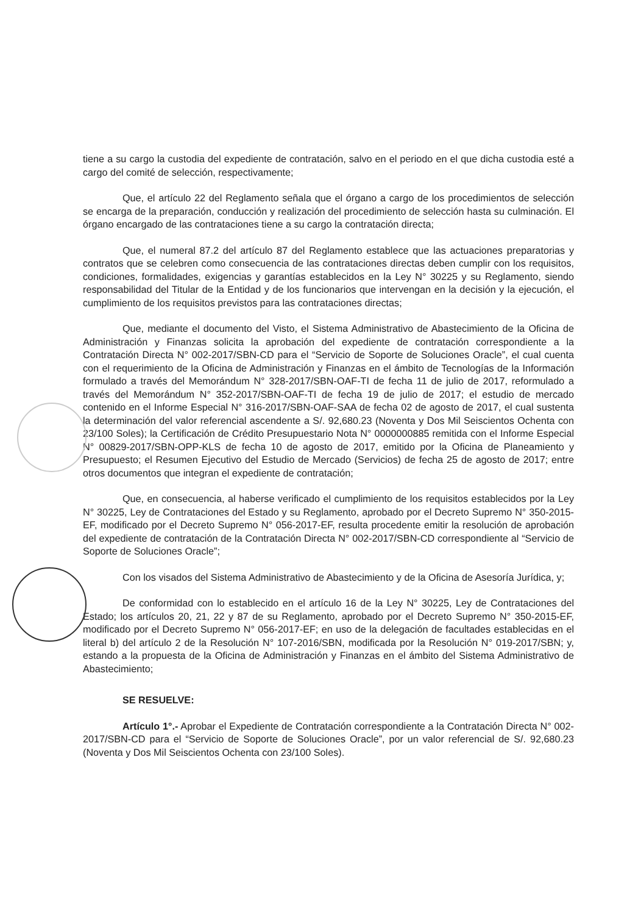tiene a su cargo la custodia del expediente de contratación, salvo en el periodo en el que dicha custodia esté a cargo del comité de selección, respectivamente;
Que, el artículo 22 del Reglamento señala que el órgano a cargo de los procedimientos de selección se encarga de la preparación, conducción y realización del procedimiento de selección hasta su culminación. El órgano encargado de las contrataciones tiene a su cargo la contratación directa;
Que, el numeral 87.2 del artículo 87 del Reglamento establece que las actuaciones preparatorias y contratos que se celebren como consecuencia de las contrataciones directas deben cumplir con los requisitos, condiciones, formalidades, exigencias y garantías establecidos en la Ley N° 30225 y su Reglamento, siendo responsabilidad del Titular de la Entidad y de los funcionarios que intervengan en la decisión y la ejecución, el cumplimiento de los requisitos previstos para las contrataciones directas;
Que, mediante el documento del Visto, el Sistema Administrativo de Abastecimiento de la Oficina de Administración y Finanzas solicita la aprobación del expediente de contratación correspondiente a la Contratación Directa N° 002-2017/SBN-CD para el “Servicio de Soporte de Soluciones Oracle”, el cual cuenta con el requerimiento de la Oficina de Administración y Finanzas en el ámbito de Tecnologías de la Información formulado a través del Memorándum N° 328-2017/SBN-OAF-TI de fecha 11 de julio de 2017, reformulado a través del Memorándum N° 352-2017/SBN-OAF-TI de fecha 19 de julio de 2017; el estudio de mercado contenido en el Informe Especial N° 316-2017/SBN-OAF-SAA de fecha 02 de agosto de 2017, el cual sustenta la determinación del valor referencial ascendente a S/. 92,680.23 (Noventa y Dos Mil Seiscientos Ochenta con 23/100 Soles); la Certificación de Crédito Presupuestario Nota N° 0000000885 remitida con el Informe Especial N° 00829-2017/SBN-OPP-KLS de fecha 10 de agosto de 2017, emitido por la Oficina de Planeamiento y Presupuesto; el Resumen Ejecutivo del Estudio de Mercado (Servicios) de fecha 25 de agosto de 2017; entre otros documentos que integran el expediente de contratación;
Que, en consecuencia, al haberse verificado el cumplimiento de los requisitos establecidos por la Ley N° 30225, Ley de Contrataciones del Estado y su Reglamento, aprobado por el Decreto Supremo N° 350-2015-EF, modificado por el Decreto Supremo N° 056-2017-EF, resulta procedente emitir la resolución de aprobación del expediente de contratación de la Contratación Directa N° 002-2017/SBN-CD correspondiente al “Servicio de Soporte de Soluciones Oracle”;
Con los visados del Sistema Administrativo de Abastecimiento y de la Oficina de Asesoría Jurídica, y;
De conformidad con lo establecido en el artículo 16 de la Ley N° 30225, Ley de Contrataciones del Estado; los artículos 20, 21, 22 y 87 de su Reglamento, aprobado por el Decreto Supremo N° 350-2015-EF, modificado por el Decreto Supremo N° 056-2017-EF; en uso de la delegación de facultades establecidas en el literal b) del artículo 2 de la Resolución N° 107-2016/SBN, modificada por la Resolución N° 019-2017/SBN; y, estando a la propuesta de la Oficina de Administración y Finanzas en el ámbito del Sistema Administrativo de Abastecimiento;
SE RESUELVE:
Artículo 1°.- Aprobar el Expediente de Contratación correspondiente a la Contratación Directa N° 002-2017/SBN-CD para el “Servicio de Soporte de Soluciones Oracle”, por un valor referencial de S/. 92,680.23 (Noventa y Dos Mil Seiscientos Ochenta con 23/100 Soles).